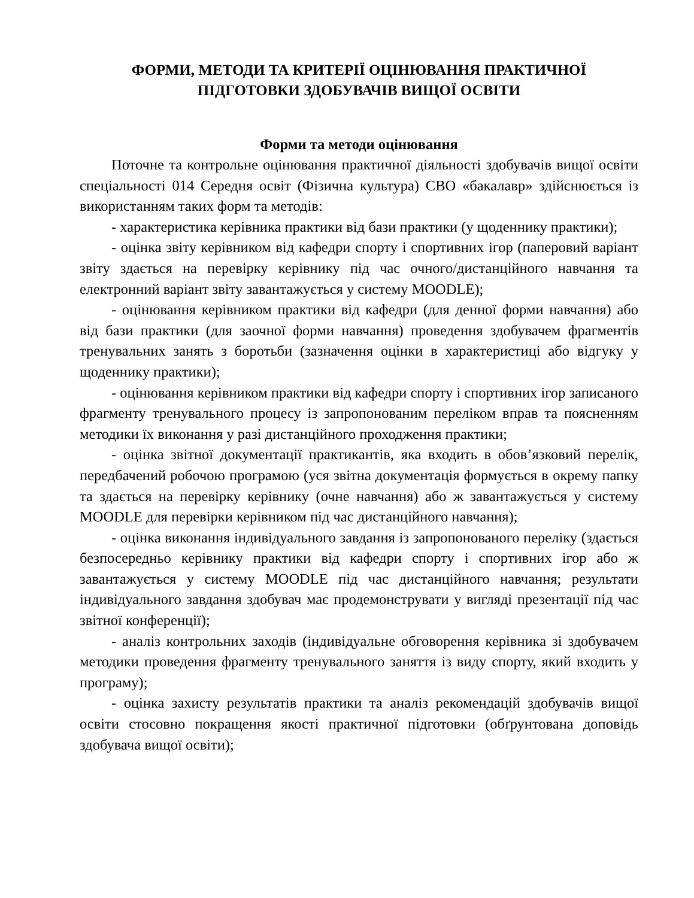ФОРМИ, МЕТОДИ ТА КРИТЕРІЇ ОЦІНЮВАННЯ ПРАКТИЧНОЇ
ПІДГОТОВКИ ЗДОБУВАЧІВ ВИЩОЇ ОСВІТИ
Форми та методи оцінювання
Поточне та контрольне оцінювання практичної діяльності здобувачів вищої освіти спеціальності 014 Середня освіт (Фізична культура) СВО «бакалавр» здійснюється із використанням таких форм та методів:
- характеристика керівника практики від бази практики (у щоденнику практики);
- оцінка звіту керівником від кафедри спорту і спортивних ігор (паперовий варіант звіту здається на перевірку керівнику під час очного/дистанційного навчання та електронний варіант звіту завантажується у систему MOODLE);
- оцінювання керівником практики від кафедри (для денної форми навчання) або від бази практики (для заочної форми навчання) проведення здобувачем фрагментів тренувальних занять з боротьби (зазначення оцінки в характеристиці або відгуку у щоденнику практики);
- оцінювання керівником практики від кафедри спорту і спортивних ігор записаного фрагменту тренувального процесу із запропонованим переліком вправ та поясненням методики їх виконання у разі дистанційного проходження практики;
- оцінка звітної документації практикантів, яка входить в обов’язковий перелік, передбачений робочою програмою (уся звітна документація формується в окрему папку та здається на перевірку керівнику (очне навчання) або ж завантажується у систему MOODLE для перевірки керівником під час дистанційного навчання);
- оцінка виконання індивідуального завдання із запропонованого переліку (здається безпосередньо керівнику практики від кафедри спорту і спортивних ігор або ж завантажується у систему MOODLE під час дистанційного навчання; результати індивідуального завдання здобувач має продемонструвати у вигляді презентації під час звітної конференції);
- аналіз контрольних заходів (індивідуальне обговорення керівника зі здобувачем методики проведення фрагменту тренувального заняття із виду спорту, який входить у програму);
- оцінка захисту результатів практики та аналіз рекомендацій здобувачів вищої освіти стосовно покращення якості практичної підготовки (обґрунтована доповідь здобувача вищої освіти);